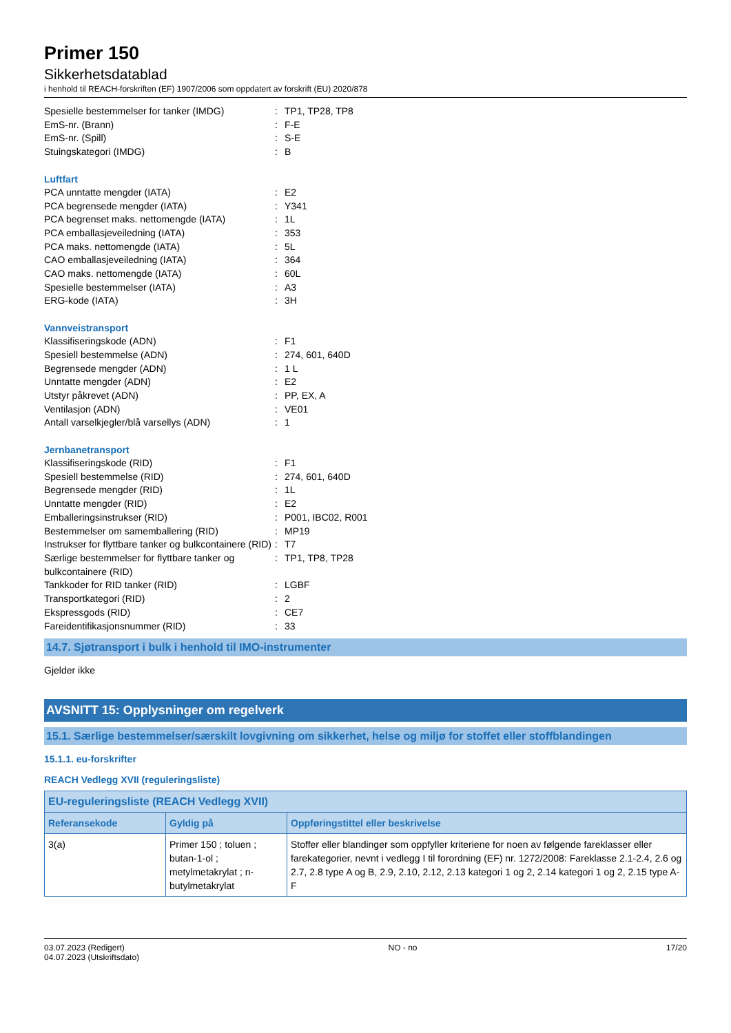Primer 150
Sikkerhetsdatablad
i henhold til REACH-forskriften (EF) 1907/2006 som oppdatert av forskrift (EU) 2020/878
| Spesielle bestemmelser for tanker (IMDG) | : | TP1, TP28, TP8 |
| EmS-nr. (Brann) | : | F-E |
| EmS-nr. (Spill) | : | S-E |
| Stuingskategori (IMDG) | : | B |
Luftfart
| PCA unntatte mengder (IATA) | : | E2 |
| PCA begrensede mengder (IATA) | : | Y341 |
| PCA begrenset maks. nettomengde (IATA) | : | 1L |
| PCA emballasjeveiledning (IATA) | : | 353 |
| PCA maks. nettomengde (IATA) | : | 5L |
| CAO emballasjeveiledning (IATA) | : | 364 |
| CAO maks. nettomengde (IATA) | : | 60L |
| Spesielle bestemmelser (IATA) | : | A3 |
| ERG-kode (IATA) | : | 3H |
Vannveistransport
| Klassifiseringskode (ADN) | : | F1 |
| Spesiell bestemmelse (ADN) | : | 274, 601, 640D |
| Begrensede mengder (ADN) | : | 1 L |
| Unntatte mengder (ADN) | : | E2 |
| Utstyr påkrevet (ADN) | : | PP, EX, A |
| Ventilasjon (ADN) | : | VE01 |
| Antall varselkjegler/blå varsellys (ADN) | : | 1 |
Jernbanetransport
| Klassifiseringskode (RID) | : | F1 |
| Spesiell bestemmelse (RID) | : | 274, 601, 640D |
| Begrensede mengder (RID) | : | 1L |
| Unntatte mengder (RID) | : | E2 |
| Emballeringsinstrukser (RID) | : | P001, IBC02, R001 |
| Bestemmelser om samemballering (RID) | : | MP19 |
| Instrukser for flyttbare tanker og bulkcontainere (RID) | : | T7 |
| Særlige bestemmelser for flyttbare tanker og bulkcontainere (RID) | : | TP1, TP8, TP28 |
| Tankkoder for RID tanker (RID) | : | LGBF |
| Transportkategori (RID) | : | 2 |
| Ekspressgods (RID) | : | CE7 |
| Fareidentifikasjonsnummer (RID) | : | 33 |
14.7. Sjøtransport i bulk i henhold til IMO-instrumenter
Gjelder ikke
AVSNITT 15: Opplysninger om regelverk
15.1. Særlige bestemmelser/særskilt lovgivning om sikkerhet, helse og miljø for stoffet eller stoffblandingen
15.1.1. eu-forskrifter
REACH Vedlegg XVII (reguleringsliste)
| EU-reguleringsliste (REACH Vedlegg XVII) | | |
| --- | --- | --- |
| Referansekode | Gyldig på | Oppføringstittel eller beskrivelse |
| 3(a) | Primer 150 ; toluen ; butan-1-ol ; metylmetakrylat ; n-butylmetakrylat | Stoffer eller blandinger som oppfyller kriteriene for noen av følgende fareklasser eller farekategorier, nevnt i vedlegg I til forordning (EF) nr. 1272/2008: Fareklasse 2.1-2.4, 2.6 og 2.7, 2.8 type A og B, 2.9, 2.10, 2.12, 2.13 kategori 1 og 2, 2.14 kategori 1 og 2, 2.15 type A-F |
03.07.2023 (Redigert)
04.07.2023 (Utskriftsdato)
NO - no 17/20